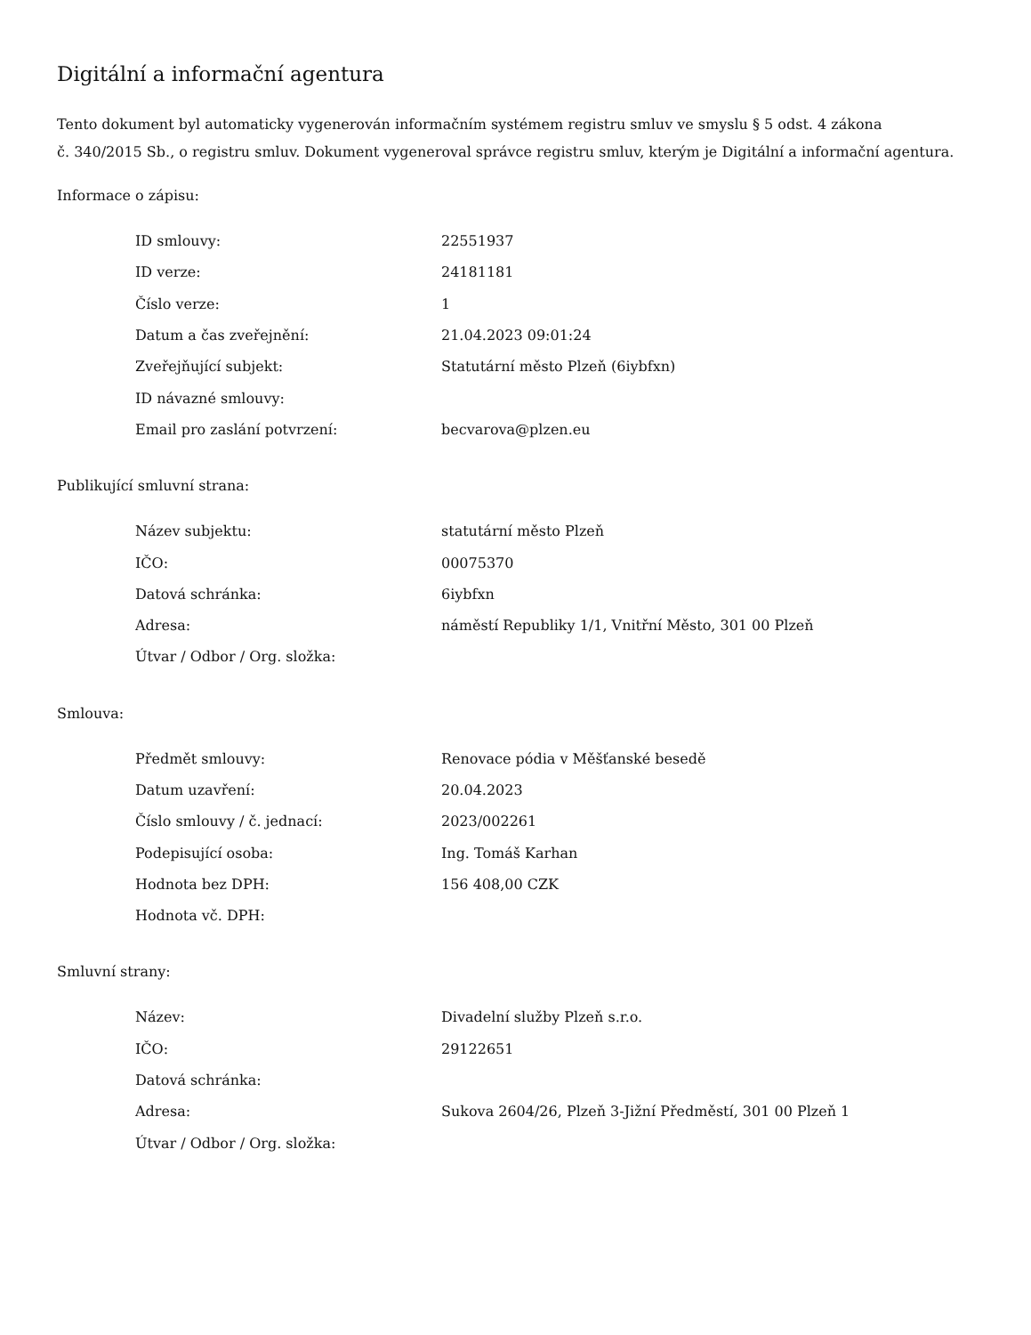Digitální a informační agentura
Tento dokument byl automaticky vygenerován informačním systémem registru smluv ve smyslu § 5 odst. 4 zákona
č. 340/2015 Sb., o registru smluv. Dokument vygeneroval správce registru smluv, kterým je Digitální a informační agentura.
Informace o zápisu:
| ID smlouvy: | 22551937 |
| ID verze: | 24181181 |
| Číslo verze: | 1 |
| Datum a čas zveřejnění: | 21.04.2023 09:01:24 |
| Zveřejňující subjekt: | Statutární město Plzeň (6iybfxn) |
| ID návazné smlouvy: | |
| Email pro zaslání potvrzení: | becvarova@plzen.eu |
Publikující smluvní strana:
| Název subjektu: | statutární město Plzeň |
| IČO: | 00075370 |
| Datová schránka: | 6iybfxn |
| Adresa: | náměstí Republiky 1/1, Vnitřní Město, 301 00 Plzeň |
| Útvar / Odbor / Org. složka: | |
Smlouva:
| Předmět smlouvy: | Renovace pódia v Měšťanské besedě |
| Datum uzavření: | 20.04.2023 |
| Číslo smlouvy / č. jednací: | 2023/002261 |
| Podepisující osoba: | Ing. Tomáš Karhan |
| Hodnota bez DPH: | 156 408,00 CZK |
| Hodnota vč. DPH: | |
Smluvní strany:
| Název: | Divadelní služby Plzeň s.r.o. |
| IČO: | 29122651 |
| Datová schránka: | |
| Adresa: | Sukova 2604/26, Plzeň 3-Jižní Předměstí, 301 00 Plzeň 1 |
| Útvar / Odbor / Org. složka: | |